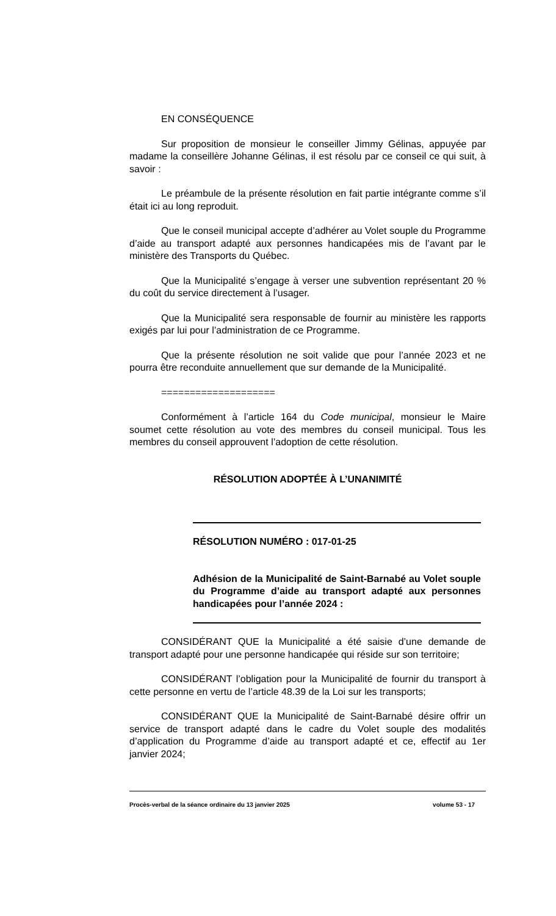EN CONSÉQUENCE
Sur proposition de monsieur le conseiller Jimmy Gélinas, appuyée par madame la conseillère Johanne Gélinas, il est résolu par ce conseil ce qui suit, à savoir :
Le préambule de la présente résolution en fait partie intégrante comme s’il était ici au long reproduit.
Que le conseil municipal accepte d’adhérer au Volet souple du Programme d’aide au transport adapté aux personnes handicapées mis de l’avant par le ministère des Transports du Québec.
Que la Municipalité s’engage à verser une subvention représentant 20 % du coût du service directement à l’usager.
Que la Municipalité sera responsable de fournir au ministère les rapports exigés par lui pour l’administration de ce Programme.
Que la présente résolution ne soit valide que pour l’année 2023 et ne pourra être reconduite annuellement que sur demande de la Municipalité.
====================
Conformément à l’article 164 du Code municipal, monsieur le Maire soumet cette résolution au vote des membres du conseil municipal. Tous les membres du conseil approuvent l’adoption de cette résolution.
RÉSOLUTION ADOPTÉE À L’UNANIMITÉ
RÉSOLUTION NUMÉRO : 017-01-25
Adhésion de la Municipalité de Saint-Barnabé au Volet souple du Programme d’aide au transport adapté aux personnes handicapées pour l’année 2024 :
CONSIDÉRANT QUE la Municipalité a été saisie d’une demande de transport adapté pour une personne handicapée qui réside sur son territoire;
CONSIDÉRANT l’obligation pour la Municipalité de fournir du transport à cette personne en vertu de l’article 48.39 de la Loi sur les transports;
CONSIDÉRANT QUE la Municipalité de Saint-Barnabé désire offrir un service de transport adapté dans le cadre du Volet souple des modalités d’application du Programme d’aide au transport adapté et ce, effectif au 1er janvier 2024;
Procès-verbal de la séance ordinaire du 13 janvier 2025 volume 53 - 17